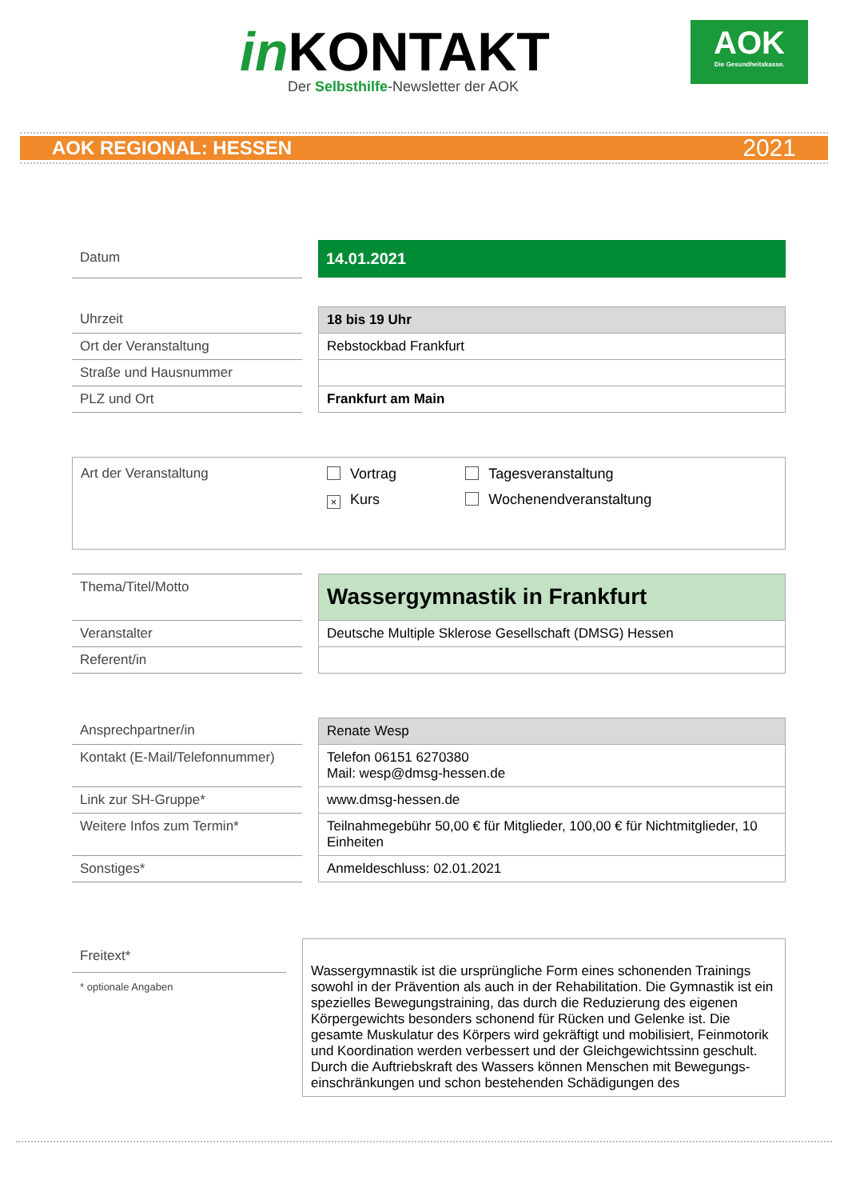in KONTAKT
Der Selbsthilfe-Newsletter der AOK
AOK
Die Gesundheitskasse.
AOK REGIONAL: HESSEN 2021
| Datum | | 14.01.2021 |
| Uhrzeit | | 18 bis 19 Uhr |
| Ort der Veranstaltung | | Rebstockbad Frankfurt |
| Straße und Hausnummer | | |
| PLZ und Ort | | Frankfurt am Main |
| Art der Veranstaltung | Vortrag × Kurs | Tagesveranstaltung Wochenendveranstaltung |
| Thema/Titel/Motto | | Wassergymnastik in Frankfurt |
| Veranstalter | | Deutsche Multiple Sklerose Gesellschaft (DMSG) Hessen |
| Referent/in | | |
| Ansprechpartner/in | | Renate Wesp |
| Kontakt (E-Mail/Telefonnummer) | | Telefon 06151 6270380 Mail: wesp@dmsg-hessen.de |
| Link zur SH-Gruppe* | | www.dmsg-hessen.de |
| Weitere Infos zum Termin* | | Teilnahmegebühr 50,00 € für Mitglieder, 100,00 € für Nichtmitglieder, 10 Einheiten |
| Sonstiges* | | Anmeldeschluss: 02.01.2021 |
| Freitext* * optionale Angaben | | Wassergymnastik ist die ursprüngliche Form eines schonenden Trainings sowohl in der Prävention als auch in der Rehabilitation. Die Gymnastik ist ein spezielles Bewegungstraining, das durch die Reduzierung des eigenen Körpergewichts besonders schonend für Rücken und Gelenke ist. Die gesamte Muskulatur des Körpers wird gekräftigt und mobilisiert, Feinmotorik und Koordination werden verbessert und der Gleichgewichtssinn geschult. Durch die Auftriebskraft des Wassers können Menschen mit Bewegungs-einschränkungen und schon bestehenden Schädigungen des |